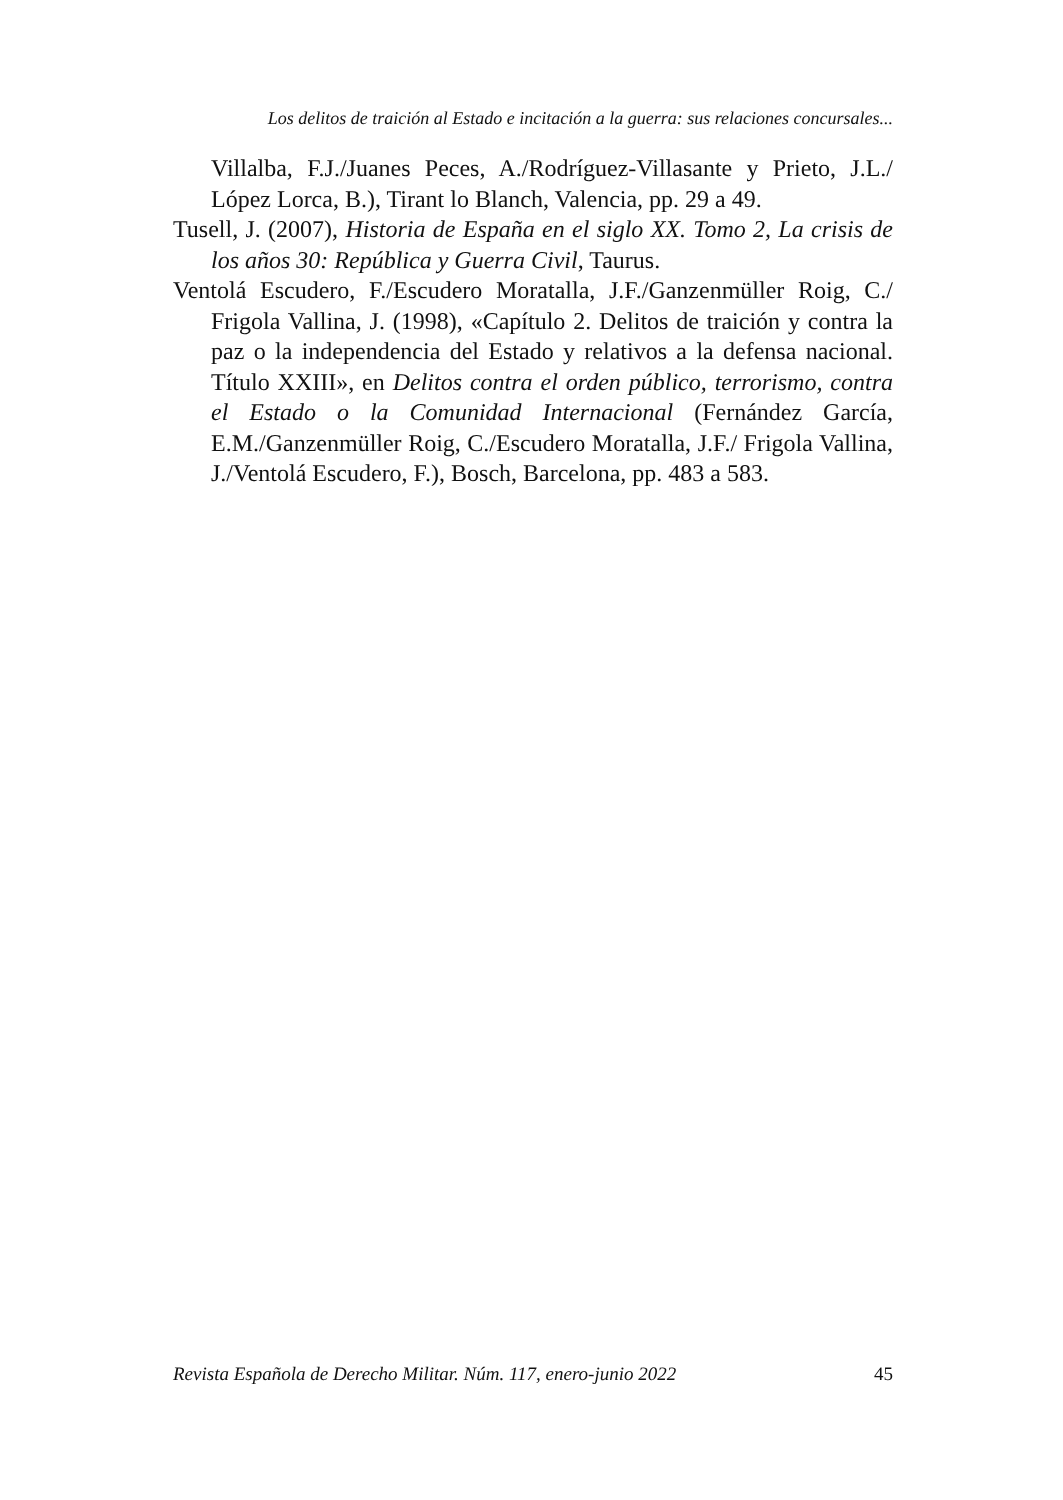Los delitos de traición al Estado e incitación a la guerra: sus relaciones concursales...
Villalba, F.J./Juanes Peces, A./Rodríguez-Villasante y Prieto, J.L./ López Lorca, B.), Tirant lo Blanch, Valencia, pp. 29 a 49.
Tusell, J. (2007), Historia de España en el siglo XX. Tomo 2, La crisis de los años 30: República y Guerra Civil, Taurus.
Ventolá Escudero, F./Escudero Moratalla, J.F./Ganzenmüller Roig, C./ Frigola Vallina, J. (1998), «Capítulo 2. Delitos de traición y contra la paz o la independencia del Estado y relativos a la defensa nacional. Título XXIII», en Delitos contra el orden público, terrorismo, contra el Estado o la Comunidad Internacional (Fernández García, E.M./Ganzenmüller Roig, C./Escudero Moratalla, J.F./ Frigola Vallina, J./Ventolá Escudero, F.), Bosch, Barcelona, pp. 483 a 583.
Revista Española de Derecho Militar. Núm. 117, enero-junio 2022 45